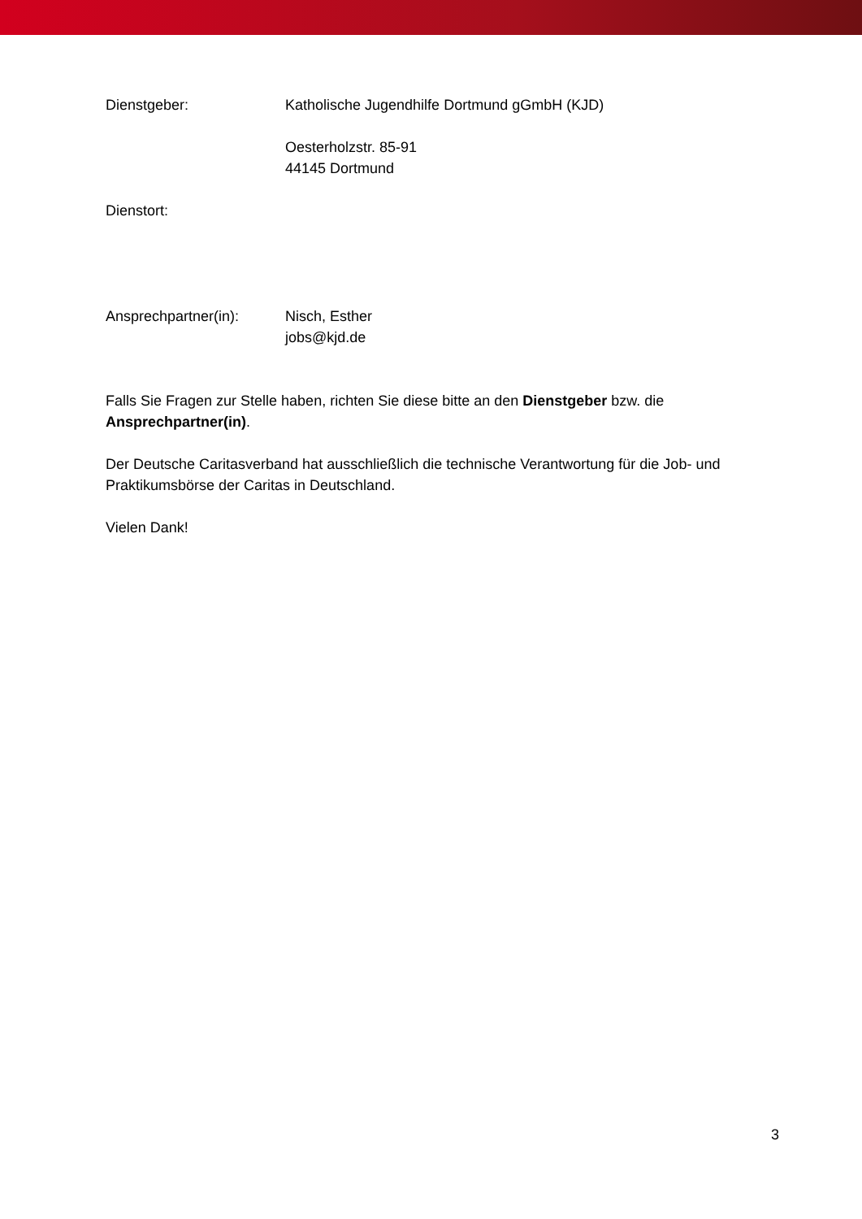Dienstgeber: Katholische Jugendhilfe Dortmund gGmbH (KJD)
Oesterholzstr. 85-91
44145 Dortmund
Dienstort:
Ansprechpartner(in): Nisch, Esther
jobs@kjd.de
Falls Sie Fragen zur Stelle haben, richten Sie diese bitte an den Dienstgeber bzw. die Ansprechpartner(in).
Der Deutsche Caritasverband hat ausschließlich die technische Verantwortung für die Job- und Praktikumsbörse der Caritas in Deutschland.
Vielen Dank!
3